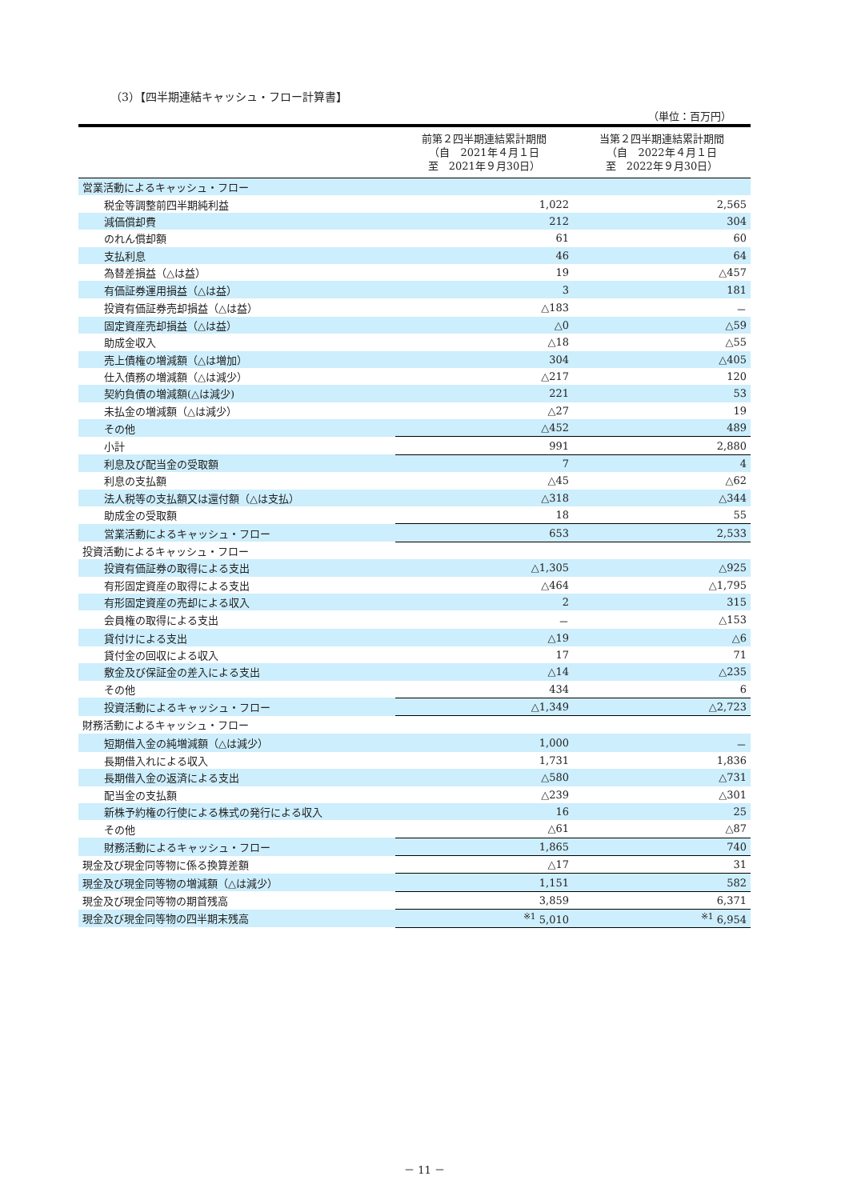（3）【四半期連結キャッシュ・フロー計算書】
（単位：百万円）
| | 前第２四半期連結累計期間 （自 2021年４月１日 至 2021年９月30日） | 当第２四半期連結累計期間 （自 2022年４月１日 至 2022年９月30日） |
| --- | --- | --- |
| 営業活動によるキャッシュ・フロー | | |
| 税金等調整前四半期純利益 | 1,022 | 2,565 |
| 減価償却費 | 212 | 304 |
| のれん償却額 | 61 | 60 |
| 支払利息 | 46 | 64 |
| 為替差損益（△は益） | 19 | △457 |
| 有価証券運用損益（△は益） | 3 | 181 |
| 投資有価証券売却損益（△は益） | △183 | － |
| 固定資産売却損益（△は益） | △0 | △59 |
| 助成金収入 | △18 | △55 |
| 売上債権の増減額（△は増加） | 304 | △405 |
| 仕入債務の増減額（△は減少） | △217 | 120 |
| 契約負債の増減額(△は減少) | 221 | 53 |
| 未払金の増減額（△は減少） | △27 | 19 |
| その他 | △452 | 489 |
| 小計 | 991 | 2,880 |
| 利息及び配当金の受取額 | 7 | 4 |
| 利息の支払額 | △45 | △62 |
| 法人税等の支払額又は還付額（△は支払） | △318 | △344 |
| 助成金の受取額 | 18 | 55 |
| 営業活動によるキャッシュ・フロー | 653 | 2,533 |
| 投資活動によるキャッシュ・フロー | | |
| 投資有価証券の取得による支出 | △1,305 | △925 |
| 有形固定資産の取得による支出 | △464 | △1,795 |
| 有形固定資産の売却による収入 | 2 | 315 |
| 会員権の取得による支出 | － | △153 |
| 貸付けによる支出 | △19 | △6 |
| 貸付金の回収による収入 | 17 | 71 |
| 敷金及び保証金の差入による支出 | △14 | △235 |
| その他 | 434 | 6 |
| 投資活動によるキャッシュ・フロー | △1,349 | △2,723 |
| 財務活動によるキャッシュ・フロー | | |
| 短期借入金の純増減額（△は減少） | 1,000 | － |
| 長期借入れによる収入 | 1,731 | 1,836 |
| 長期借入金の返済による支出 | △580 | △731 |
| 配当金の支払額 | △239 | △301 |
| 新株予約権の行使による株式の発行による収入 | 16 | 25 |
| その他 | △61 | △87 |
| 財務活動によるキャッシュ・フロー | 1,865 | 740 |
| 現金及び現金同等物に係る換算差額 | △17 | 31 |
| 現金及び現金同等物の増減額（△は減少） | 1,151 | 582 |
| 現金及び現金同等物の期首残高 | 3,859 | 6,371 |
| 現金及び現金同等物の四半期末残高 | <sup>※1</sup> 5,010 | <sup>※1</sup> 6,954 |
－ 11 －